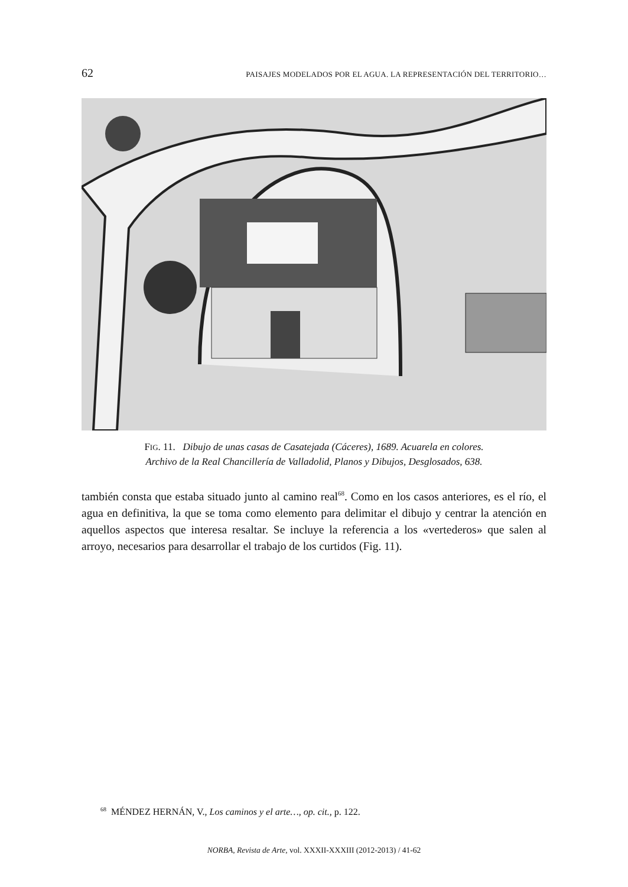62 PAISAJES MODELADOS POR EL AGUA. LA REPRESENTACIÓN DEL TERRITORIO…
FIG. 11. Dibujo de unas casas de Casatejada (Cáceres), 1689. Acuarela en colores.
Archivo de la Real Chancillería de Valladolid, Planos y Dibujos, Desglosados, 638.
también consta que estaba situado junto al camino real<sup>68</sup>. Como en los casos anteriores, es el río, el agua en definitiva, la que se toma como elemento para delimitar el dibujo y centrar la atención en aquellos aspectos que interesa resaltar. Se incluye la referencia a los «vertederos» que salen al arroyo, necesarios para desarrollar el trabajo de los curtidos (Fig. 11).
<sup>68</sup> MÉNDEZ HERNÁN, V., Los caminos y el arte…, op. cit., p. 122.
NORBA, Revista de Arte, vol. XXXII-XXXIII (2012-2013) / 41-62